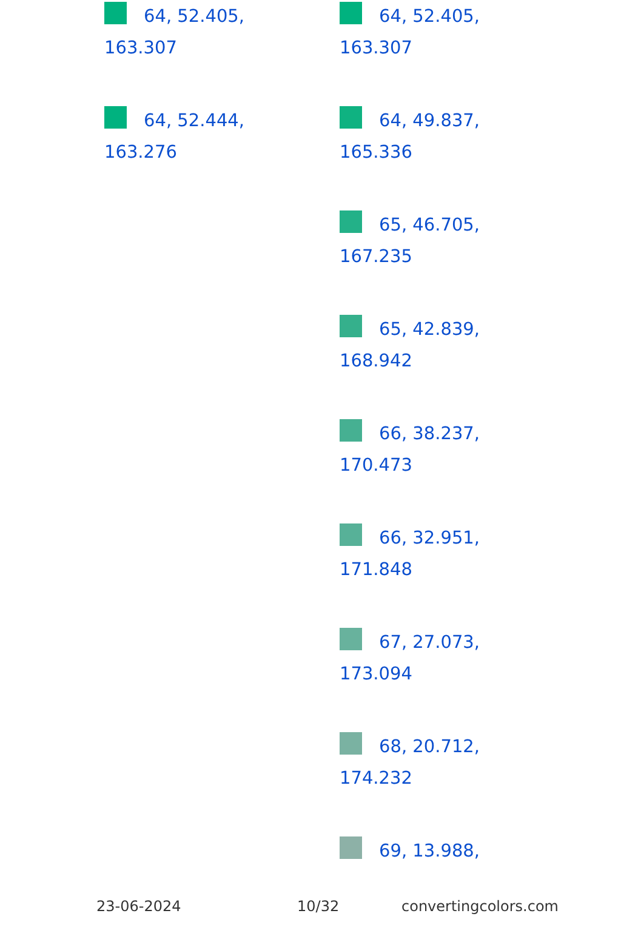64, 52.405,
163.307
64, 52.444,
163.276
64, 52.405,
163.307
64, 49.837,
165.336
65, 46.705,
167.235
65, 42.839,
168.942
66, 38.237,
170.473
66, 32.951,
171.848
67, 27.073,
173.094
68, 20.712,
174.232
69, 13.988,
23-06-2024 10/32 convertingcolors.com